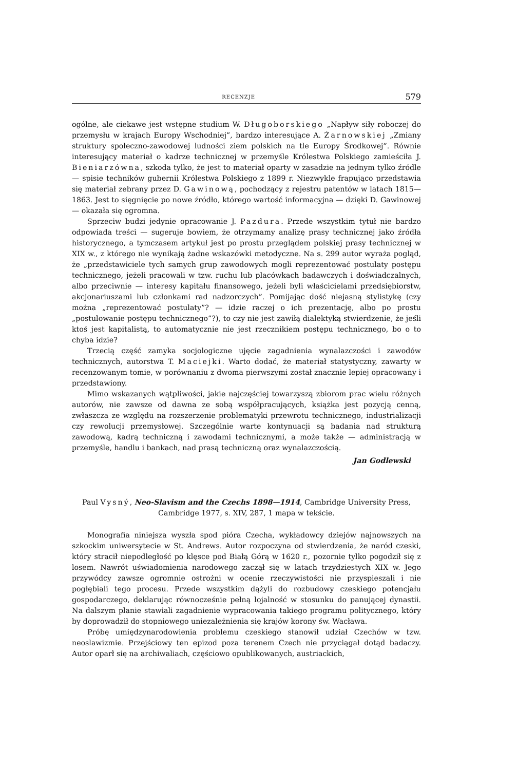RECENZJE 579
ogólne, ale ciekawe jest wstępne studium W. Długoborskiego „Napływ siły roboczej do przemysłu w krajach Europy Wschodniej”, bardzo interesujące A. Żarnowskiej „Zmiany struktury społeczno-zawodowej ludności ziem polskich na tle Europy Środkowej”. Równie interesujący materiał o kadrze technicznej w przemyśle Królestwa Polskiego zamieściła J. Bieniarzówna, szkoda tylko, że jest to materiał oparty w zasadzie na jednym tylko źródle — spisie techników gubernii Królestwa Polskiego z 1899 r. Niezwykle frapująco przedstawia się materiał zebrany przez D. Gawinową, pochodzący z rejestru patentów w latach 1815—1863. Jest to sięgnięcie po nowe źródło, którego wartość informacyjna — dzięki D. Gawinowej — okazała się ogromna.
Sprzeciw budzi jedynie opracowanie J. Pazdura. Przede wszystkim tytuł nie bardzo odpowiada treści — sugeruje bowiem, że otrzymamy analizę prasy technicznej jako źródła historycznego, a tymczasem artykuł jest po prostu przeglądem polskiej prasy technicznej w XIX w., z którego nie wynikają żadne wskazówki metodyczne. Na s. 299 autor wyraża pogląd, że „przedstawiciele tych samych grup zawodowych mogli reprezentować postulaty postępu technicznego, jeżeli pracowali w tzw. ruchu lub placówkach badawczych i doświadczalnych, albo przeciwnie — interesy kapitału finansowego, jeżeli byli właścicielami przedsiębiorstw, akcjonariuszami lub członkami rad nadzorczych”. Pomijając dość niejasną stylistykę (czy można „reprezentować postulaty”? — idzie raczej o ich prezentację, albo po prostu „postulowanie postępu technicznego”?), to czy nie jest zawiłą dialektyką stwierdzenie, że jeśli ktoś jest kapitalistą, to automatycznie nie jest rzecznikiem postępu technicznego, bo o to chyba idzie?
Trzecią część zamyka socjologiczne ujęcie zagadnienia wynalazczości i zawodów technicznych, autorstwa T. Maciejki. Warto dodać, że materiał statystyczny, zawarty w recenzowanym tomie, w porównaniu z dwoma pierwszymi został znacznie lepiej opracowany i przedstawiony.
Mimo wskazanych wątpliwości, jakie najczęściej towarzyszą zbiorom prac wielu różnych autorów, nie zawsze od dawna ze sobą współpracujących, książka jest pozycją cenną, zwłaszcza ze względu na rozszerzenie problematyki przewrotu technicznego, industrializacji czy rewolucji przemysłowej. Szczególnie warte kontynuacji są badania nad strukturą zawodową, kadrą techniczną i zawodami technicznymi, a może także — administracją w przemyśle, handlu i bankach, nad prasą techniczną oraz wynalazczością.
Jan Godlewski
Paul Vysný, Neo-Slavism and the Czechs 1898—1914, Cambridge University Press, Cambridge 1977, s. XIV, 287, 1 mapa w tekście.
Monografia niniejsza wyszła spod pióra Czecha, wykładowcy dziejów najnowszych na szkockim uniwersytecie w St. Andrews. Autor rozpoczyna od stwierdzenia, że naród czeski, który stracił niepodległość po klęsce pod Białą Górą w 1620 r., pozornie tylko pogodził się z losem. Nawrót uświadomienia narodowego zaczął się w latach trzydziestych XIX w. Jego przywódcy zawsze ogromnie ostrożni w ocenie rzeczywistości nie przyspieszali i nie pogłębiali tego procesu. Przede wszystkim dążyli do rozbudowy czeskiego potencjału gospodarczego, deklarując równocześnie pełną lojalność w stosunku do panującej dynastii. Na dalszym planie stawiali zagadnienie wypracowania takiego programu politycznego, który by doprowadził do stopniowego uniezależnienia się krajów korony św. Wacława.
Próbę umiędzynarodowienia problemu czeskiego stanowił udział Czechów w tzw. neoslawizmie. Przejściowy ten epizod poza terenem Czech nie przyciągał dotąd badaczy. Autor oparł się na archiwaliach, częściowo opublikowanych, austriackich,